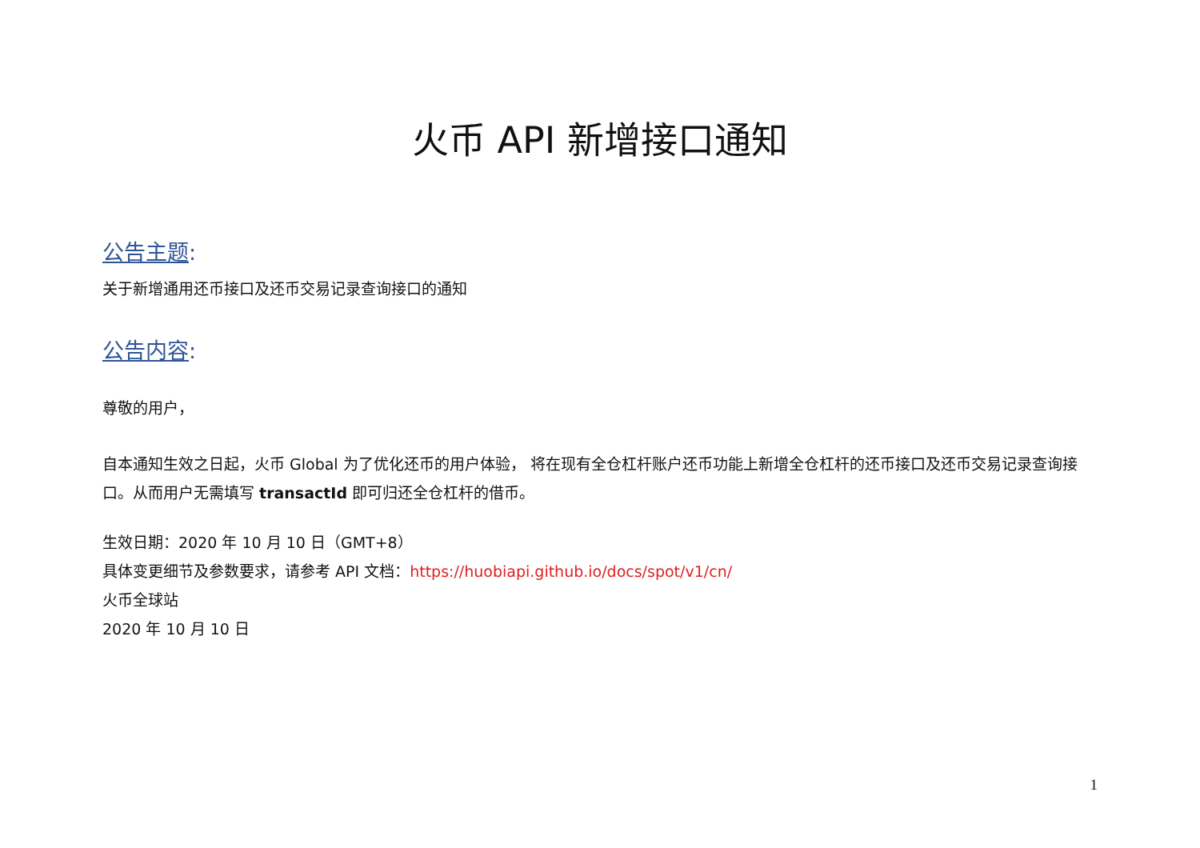火币 API 新增接口通知
公告主题:
关于新增通用还币接口及还币交易记录查询接口的通知
公告内容:
尊敬的用户，
自本通知生效之日起，火币 Global 为了优化还币的用户体验， 将在现有全仓杠杆账户还币功能上新增全仓杠杆的还币接口及还币交易记录查询接口。从而用户无需填写 transactId 即可归还全仓杠杆的借币。
生效日期：2020 年 10 月 10 日（GMT+8）
具体变更细节及参数要求，请参考 API 文档：https://huobiapi.github.io/docs/spot/v1/cn/
火币全球站
2020 年 10 月 10 日
1